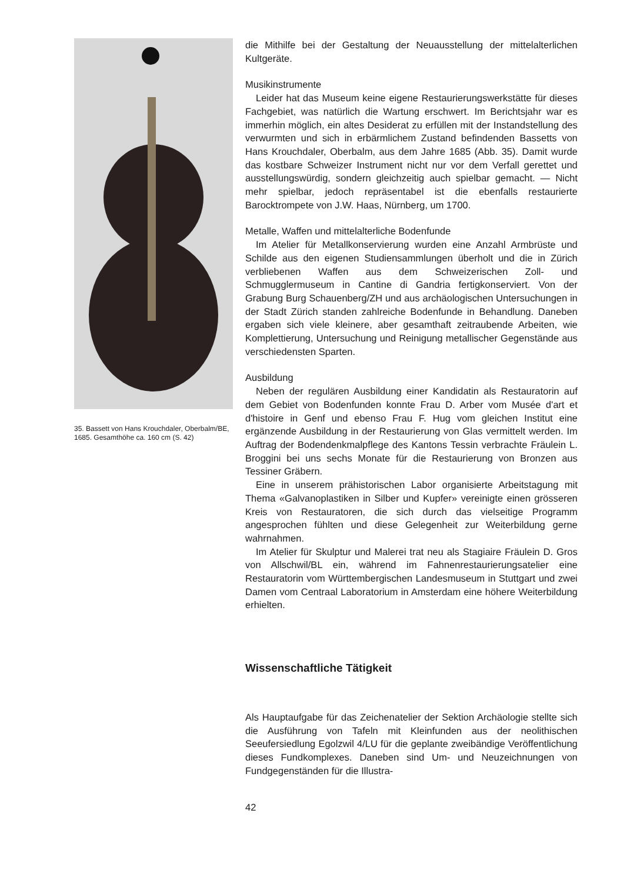35. Bassett von Hans Krouchdaler, Oberbalm/BE, 1685. Gesamthöhe ca. 160 cm (S. 42)
die Mithilfe bei der Gestaltung der Neuausstellung der mittelalterlichen Kultgeräte.
Musikinstrumente
Leider hat das Museum keine eigene Restaurierungswerkstätte für dieses Fachgebiet, was natürlich die Wartung erschwert. Im Berichtsjahr war es immerhin möglich, ein altes Desiderat zu erfüllen mit der Instandstellung des verwurmten und sich in erbärmlichem Zustand befindenden Bassetts von Hans Krouchdaler, Oberbalm, aus dem Jahre 1685 (Abb. 35). Damit wurde das kostbare Schweizer Instrument nicht nur vor dem Verfall gerettet und ausstellungswürdig, sondern gleichzeitig auch spielbar gemacht. — Nicht mehr spielbar, jedoch repräsentabel ist die ebenfalls restaurierte Barocktrompete von J.W. Haas, Nürnberg, um 1700.
Metalle, Waffen und mittelalterliche Bodenfunde
Im Atelier für Metallkonservierung wurden eine Anzahl Armbrüste und Schilde aus den eigenen Studiensammlungen überholt und die in Zürich verbliebenen Waffen aus dem Schweizerischen Zoll- und Schmugglermuseum in Cantine di Gandria fertigkonserviert. Von der Grabung Burg Schauenberg/ZH und aus archäologischen Untersuchungen in der Stadt Zürich standen zahlreiche Bodenfunde in Behandlung. Daneben ergaben sich viele kleinere, aber gesamthaft zeitraubende Arbeiten, wie Komplettierung, Untersuchung und Reinigung metallischer Gegenstände aus verschiedensten Sparten.
Ausbildung
Neben der regulären Ausbildung einer Kandidatin als Restauratorin auf dem Gebiet von Bodenfunden konnte Frau D. Arber vom Musée d'art et d'histoire in Genf und ebenso Frau F. Hug vom gleichen Institut eine ergänzende Ausbildung in der Restaurierung von Glas vermittelt werden. Im Auftrag der Bodendenkmalpflege des Kantons Tessin verbrachte Fräulein L. Broggini bei uns sechs Monate für die Restaurierung von Bronzen aus Tessiner Gräbern.
Eine in unserem prähistorischen Labor organisierte Arbeitstagung mit Thema «Galvanoplastiken in Silber und Kupfer» vereinigte einen grösseren Kreis von Restauratoren, die sich durch das vielseitige Programm angesprochen fühlten und diese Gelegenheit zur Weiterbildung gerne wahrnahmen.
Im Atelier für Skulptur und Malerei trat neu als Stagiaire Fräulein D. Gros von Allschwil/BL ein, während im Fahnenrestaurierungsatelier eine Restauratorin vom Württembergischen Landesmuseum in Stuttgart und zwei Damen vom Centraal Laboratorium in Amsterdam eine höhere Weiterbildung erhielten.
Wissenschaftliche Tätigkeit
Als Hauptaufgabe für das Zeichenatelier der Sektion Archäologie stellte sich die Ausführung von Tafeln mit Kleinfunden aus der neolithischen Seeufersiedlung Egolzwil 4/LU für die geplante zweibändige Veröffentlichung dieses Fundkomplexes. Daneben sind Um- und Neuzeichnungen von Fundgegenständen für die Illustra-
42